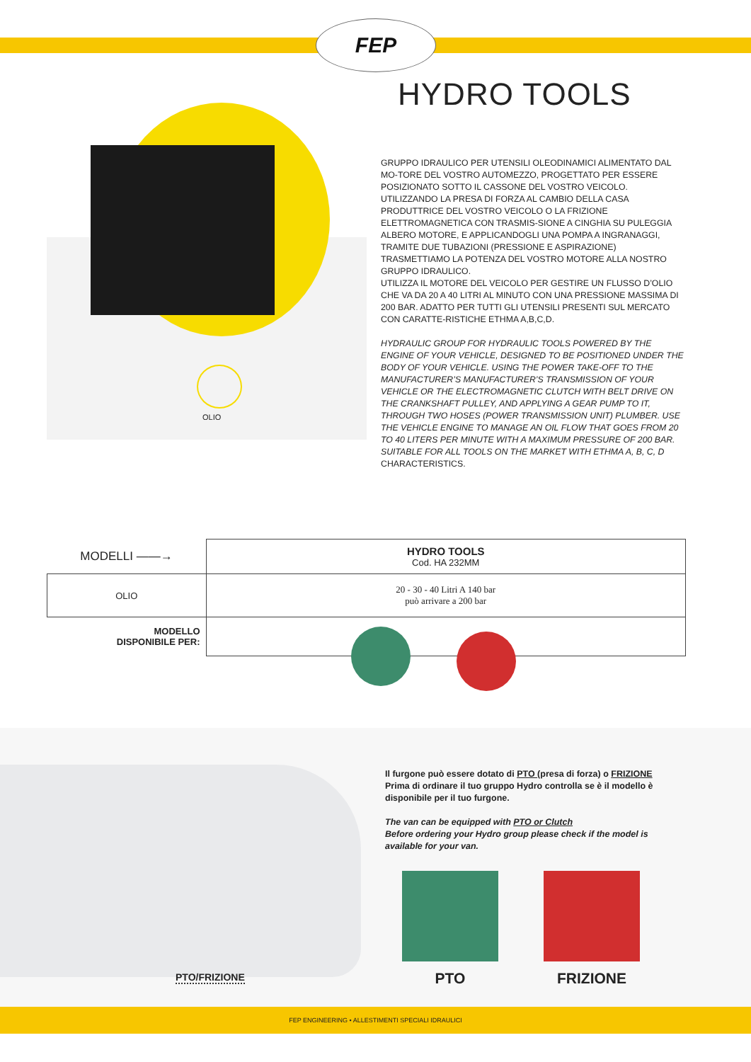FEP
HYDRO TOOLS
OLIO
GRUPPO IDRAULICO PER UTENSILI OLEODINAMICI ALIMENTATO DAL MO-TORE DEL VOSTRO AUTOMEZZO, PROGETTATO PER ESSERE POSIZIONATO SOTTO IL CASSONE DEL VOSTRO VEICOLO.
UTILIZZANDO LA PRESA DI FORZA AL CAMBIO DELLA CASA PRODUTTRICE DEL VOSTRO VEICOLO O LA FRIZIONE ELETTROMAGNETICA CON TRASMIS-SIONE A CINGHIA SU PULEGGIA ALBERO MOTORE, E APPLICANDOGLI UNA POMPA A INGRANAGGI, TRAMITE DUE TUBAZIONI (PRESSIONE E ASPIRAZIONE) TRASMETTIAMO LA POTENZA DEL VOSTRO MOTORE ALLA NOSTRO GRUPPO IDRAULICO.
UTILIZZA IL MOTORE DEL VEICOLO PER GESTIRE UN FLUSSO D’OLIO CHE VA DA 20 A 40 LITRI AL MINUTO CON UNA PRESSIONE MASSIMA DI 200 BAR. ADATTO PER TUTTI GLI UTENSILI PRESENTI SUL MERCATO CON CARATTE-RISTICHE ETHMA A,B,C,D.
HYDRAULIC GROUP FOR HYDRAULIC TOOLS POWERED BY THE ENGINE OF YOUR VEHICLE, DESIGNED TO BE POSITIONED UNDER THE BODY OF YOUR VEHICLE. USING THE POWER TAKE-OFF TO THE MANUFACTURER’S MANUFACTURER’S TRANSMISSION OF YOUR VEHICLE OR THE ELECTROMAGNETIC CLUTCH WITH BELT DRIVE ON THE CRANKSHAFT PULLEY, AND APPLYING A GEAR PUMP TO IT, THROUGH TWO HOSES (POWER TRANSMISSION UNIT) PLUMBER. USE THE VEHICLE ENGINE TO MANAGE AN OIL FLOW THAT GOES FROM 20 TO 40 LITERS PER MINUTE WITH A MAXIMUM PRESSURE OF 200 BAR. SUITABLE FOR ALL TOOLS ON THE MARKET WITH ETHMA A, B, C, D CHARACTERISTICS.
| MODELLI ——→ | HYDRO TOOLS Cod. HA 232MM |
| OLIO | 20 - 30 - 40 Litri A 140 bar può arrivare a 200 bar |
| MODELLO DISPONIBILE PER: | |
PTO/FRIZIONE
Il furgone può essere dotato di PTO (presa di forza) o FRIZIONE
Prima di ordinare il tuo gruppo Hydro controlla se è il modello è disponibile per il tuo furgone.
The van can be equipped with PTO or Clutch
Before ordering your Hydro group please check if the model is available for your van.
PTO FRIZIONE
FEP ENGINEERING • ALLESTIMENTI SPECIALI IDRAULICI